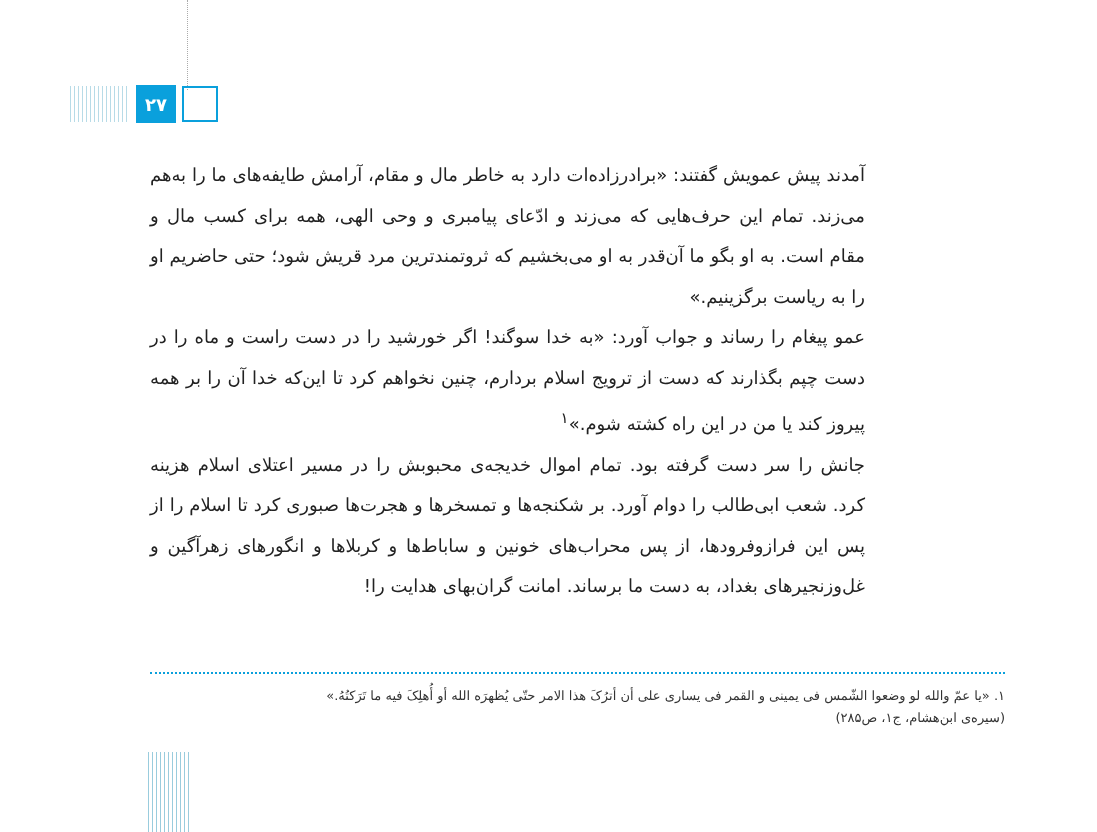۲۷
آمدند پیش عمویش گفتند: «برادرزاده‌ات دارد به خاطر مال و مقام، آرامش طایفه‌های ما را به‌هم می‌زند. تمام این حرف‌هایی که می‌زند و ادّعای پیامبری و وحی الهی، همه برای کسب مال و مقام است. به او بگو ما آن‌قدر به او می‌بخشیم که ثروتمندترین مرد قریش شود؛ حتی حاضریم او را به ریاست برگزینیم.»
عمو پیغام را رساند و جواب آورد: «به خدا سوگند! اگر خورشید را در دست راست و ماه را در دست چپم بگذارند که دست از ترویج اسلام بردارم، چنین نخواهم کرد تا این‌که خدا آن را بر همه پیروز کند یا من در این راه کشته شوم.»<sup>۱</sup>
جانش را سر دست گرفته بود. تمام اموال خدیجه‌ی محبوبش را در مسیر اعتلای اسلام هزینه کرد. شعب ابی‌طالب را دوام آورد. بر شکنجه‌ها و تمسخرها و هجرت‌ها صبوری کرد تا اسلام را از پس این فرازوفرودها، از پس محراب‌های خونین و ساباط‌ها و کربلاها و انگورهای زهرآگین و غل‌وزنجیرهای بغداد، به دست ما برساند. امانت گران‌بهای هدایت را!
۱. «یا عمّ والله لو وضعوا الشّمس فی یمینی و القمر فی یساری علی أن أترُکَ هذا الامر حتّی یُظهرَه الله أو أُهلِکَ فیه ما تَرَکتُهُ.»
(سیره‌ی ابن‌هشام، ج۱، ص۲۸۵)